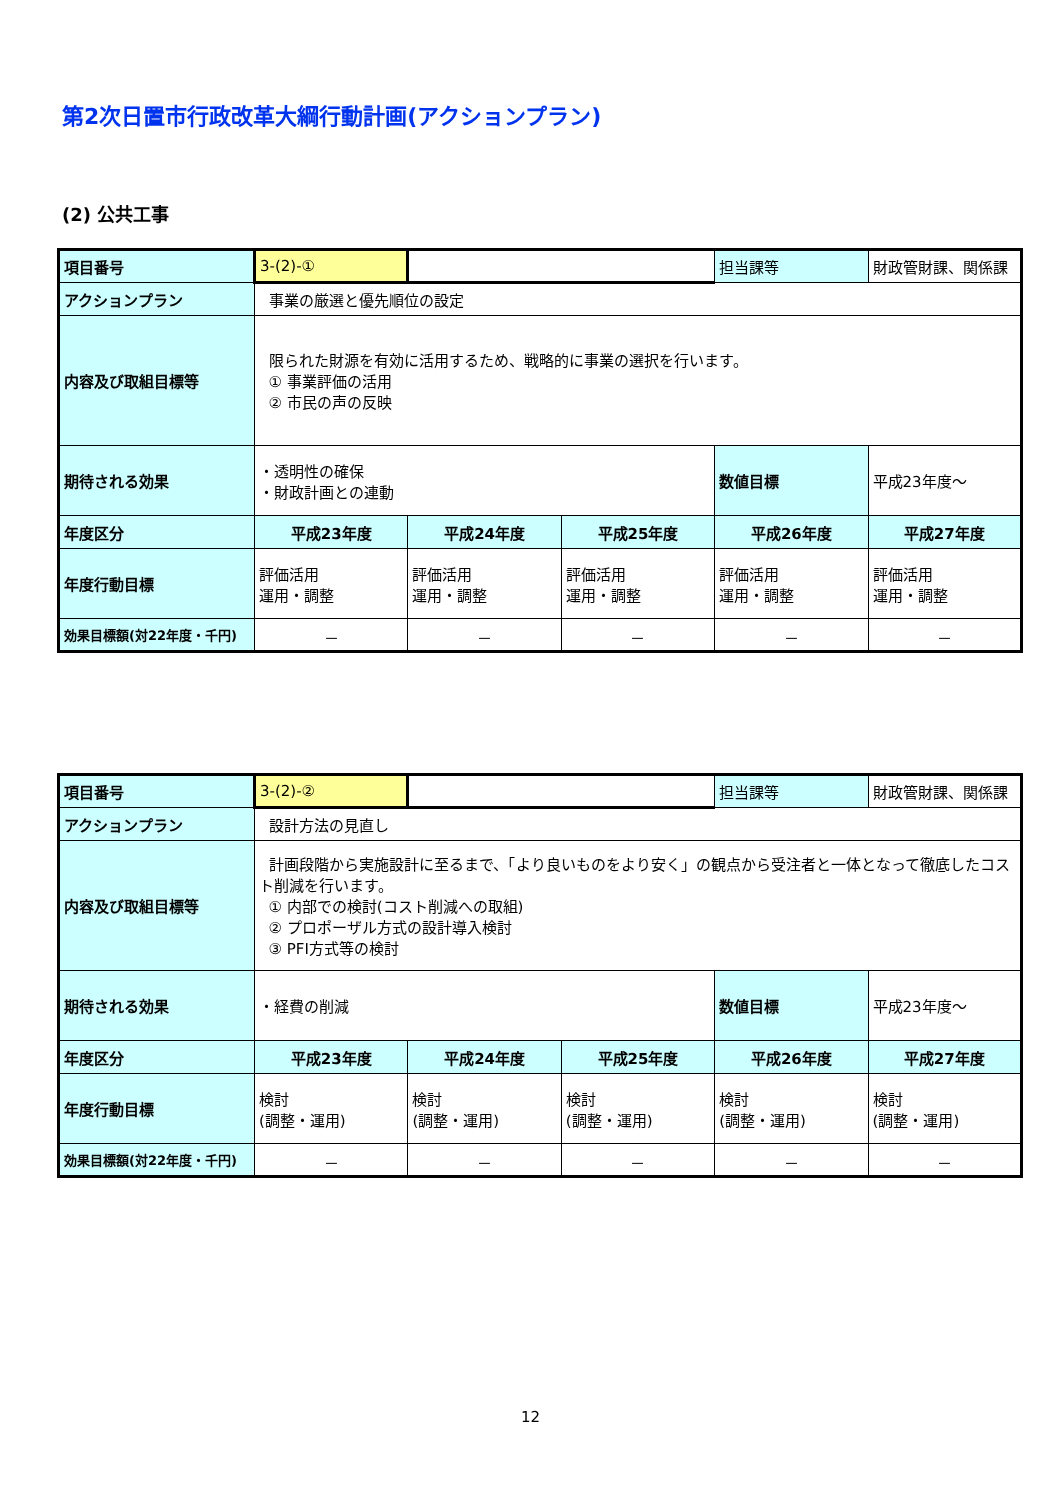第2次日置市行政改革大綱行動計画(アクションプラン)
(2) 公共工事
| 項目番号 | 3-(2)-① | | | 担当課等 | 財政管財課、関係課 |
| アクションプラン | 事業の厳選と優先順位の設定 | | | | |
| 内容及び取組目標等 | 限られた財源を有効に活用するため、戦略的に事業の選択を行います。 ① 事業評価の活用 ② 市民の声の反映 | | | | |
| 期待される効果 | ・透明性の確保 ・財政計画との連動 | | | 数値目標 | 平成23年度～ |
| 年度区分 | 平成23年度 | 平成24年度 | 平成25年度 | 平成26年度 | 平成27年度 |
| 年度行動目標 | 評価活用 運用・調整 | 評価活用 運用・調整 | 評価活用 運用・調整 | 評価活用 運用・調整 | 評価活用 運用・調整 |
| 効果目標額(対22年度・千円) | － | － | － | － | － |
| 項目番号 | 3-(2)-② | | | 担当課等 | 財政管財課、関係課 |
| アクションプラン | 設計方法の見直し | | | | |
| 内容及び取組目標等 | 計画段階から実施設計に至るまで、「より良いものをより安く」の観点から受注者と一体となって徹底したコスト削減を行います。 ① 内部での検討(コスト削減への取組) ② プロポーザル方式の設計導入検討 ③ PFI方式等の検討 | | | | |
| 期待される効果 | ・経費の削減 | | | 数値目標 | 平成23年度～ |
| 年度区分 | 平成23年度 | 平成24年度 | 平成25年度 | 平成26年度 | 平成27年度 |
| 年度行動目標 | 検討 (調整・運用) | 検討 (調整・運用) | 検討 (調整・運用) | 検討 (調整・運用) | 検討 (調整・運用) |
| 効果目標額(対22年度・千円) | － | － | － | － | － |
12